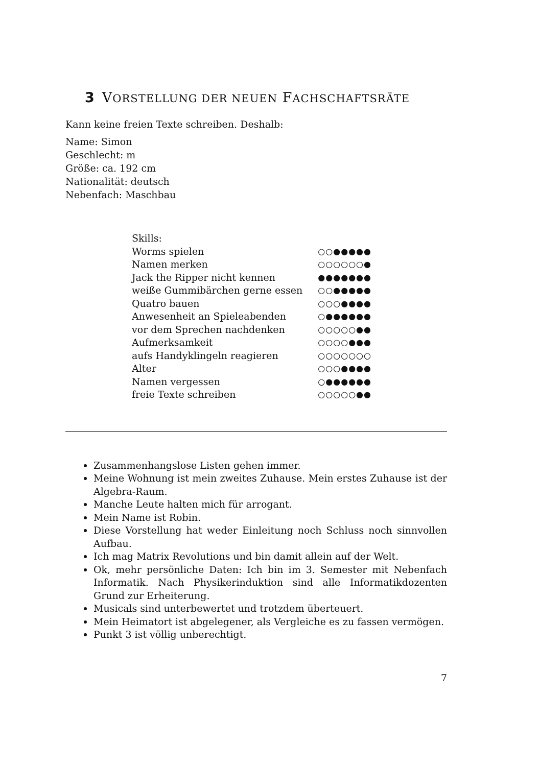3 VORSTELLUNG DER NEUEN FACHSCHAFTSRÄTE
Kann keine freien Texte schreiben. Deshalb:
Name: Simon
Geschlecht: m
Größe: ca. 192 cm
Nationalität: deutsch
Nebenfach: Maschbau
| Skills: | |
| Worms spielen | ○○●●●●● |
| Namen merken | ○○○○○○● |
| Jack the Ripper nicht kennen | ●●●●●●● |
| weiße Gummibärchen gerne essen | ○○●●●●● |
| Quatro bauen | ○○○●●●● |
| Anwesenheit an Spieleabenden | ○●●●●●● |
| vor dem Sprechen nachdenken | ○○○○○●● |
| Aufmerksamkeit | ○○○○●●● |
| aufs Handyklingeln reagieren | ○○○○○○○ |
| Alter | ○○○●●●● |
| Namen vergessen | ○●●●●●● |
| freie Texte schreiben | ○○○○○●● |
Zusammenhangslose Listen gehen immer.
Meine Wohnung ist mein zweites Zuhause. Mein erstes Zuhause ist der Algebra-Raum.
Manche Leute halten mich für arrogant.
Mein Name ist Robin.
Diese Vorstellung hat weder Einleitung noch Schluss noch sinnvollen Aufbau.
Ich mag Matrix Revolutions und bin damit allein auf der Welt.
Ok, mehr persönliche Daten: Ich bin im 3. Semester mit Nebenfach Informatik. Nach Physikerinduktion sind alle Informatikdozenten Grund zur Erheiterung.
Musicals sind unterbewertet und trotzdem überteuert.
Mein Heimatort ist abgelegener, als Vergleiche es zu fassen vermögen.
Punkt 3 ist völlig unberechtigt.
7